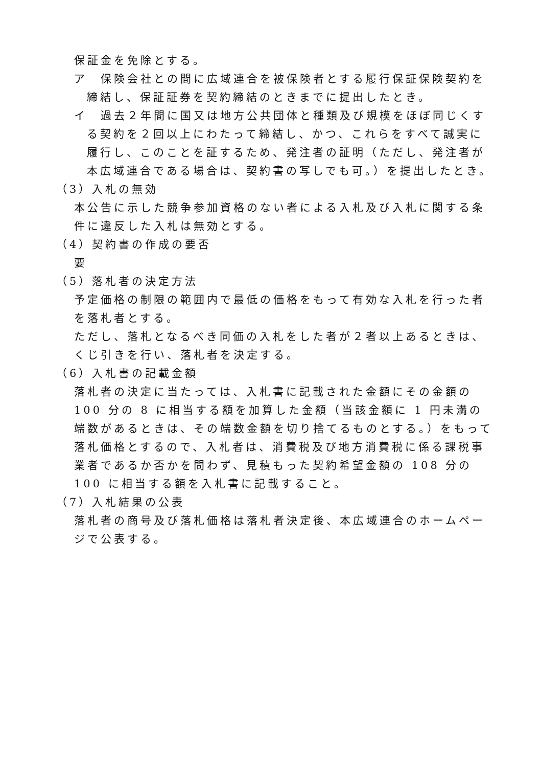保証金を免除とする。
ア　保険会社との間に広域連合を被保険者とする履行保証保険契約を締結し、保証証券を契約締結のときまでに提出したとき。
イ　過去２年間に国又は地方公共団体と種類及び規模をほぼ同じくする契約を２回以上にわたって締結し、かつ、これらをすべて誠実に履行し、このことを証するため、発注者の証明（ただし、発注者が本広域連合である場合は、契約書の写しでも可。）を提出したとき。
（3）入札の無効
本公告に示した競争参加資格のない者による入札及び入札に関する条件に違反した入札は無効とする。
（4）契約書の作成の要否
要
（5）落札者の決定方法
予定価格の制限の範囲内で最低の価格をもって有効な入札を行った者を落札者とする。
ただし、落札となるべき同価の入札をした者が２者以上あるときは、くじ引きを行い、落札者を決定する。
（6）入札書の記載金額
落札者の決定に当たっては、入札書に記載された金額にその金額の 100 分の 8 に相当する額を加算した金額（当該金額に 1 円未満の端数があるときは、その端数金額を切り捨てるものとする。）をもって落札価格とするので、入札者は、消費税及び地方消費税に係る課税事業者であるか否かを問わず、見積もった契約希望金額の 108 分の 100 に相当する額を入札書に記載すること。
（7）入札結果の公表
落札者の商号及び落札価格は落札者決定後、本広域連合のホームページで公表する。